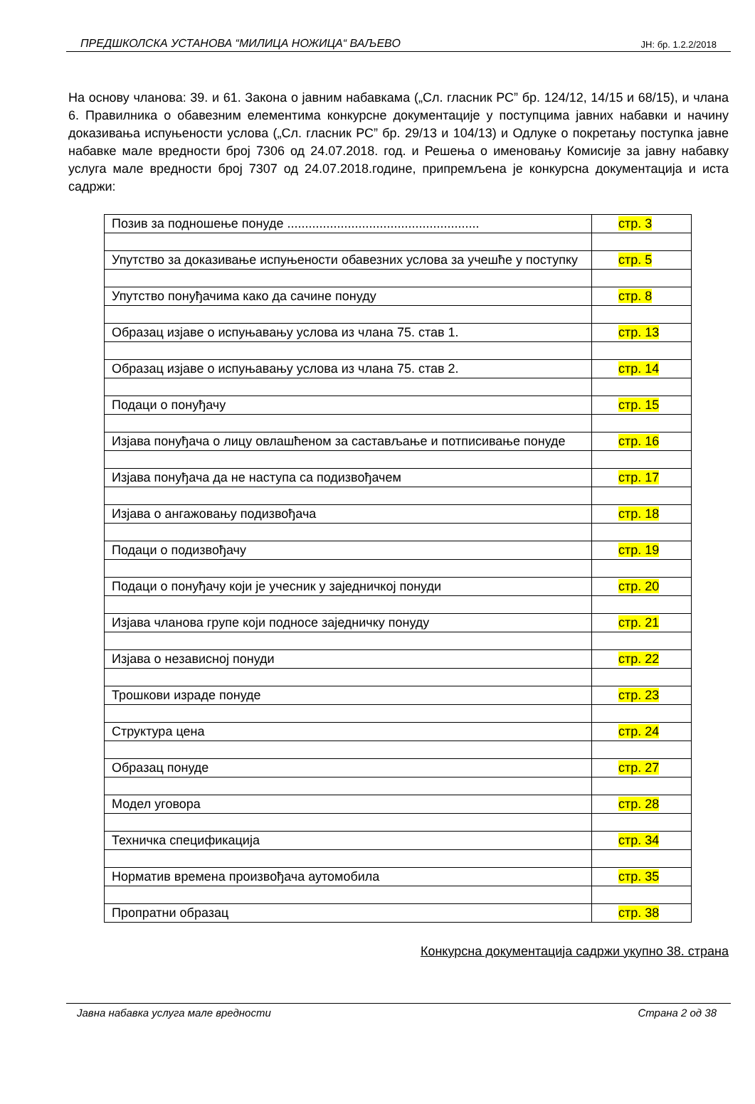ПРЕДШКОЛСКА УСТАНОВА “МИЛИЦА НОЖИЦА“ ВАЉЕВО ЈН: бр. 1.2.2/2018
На основу чланова: 39. и 61. Закона о јавним набавкама („Сл. гласник РС” бр. 124/12, 14/15 и 68/15), и члана 6. Правилника о обавезним елементима конкурсне документације у поступцима јавних набавки и начину доказивања испуњености услова („Сл. гласник РС” бр. 29/13 и 104/13) и Одлуке о покретању поступка јавне набавке мале вредности број 7306 од 24.07.2018. год. и Решења о именовању Комисије за јавну набавку услуга мале вредности број 7307 од 24.07.2018.године, припремљена је конкурсна документација и иста садржи:
| Позив за подношење понуде ...................................................... | стр. 3 |
| Упутство за доказивање испуњености обавезних услова за учешће у поступку | стр. 5 |
| Упутство понуђачима како да сачине понуду | стр. 8 |
| Образац изјаве о испуњавању услова из члана 75. став 1. | стр. 13 |
| Образац изјаве о испуњавању услова из члана 75. став 2. | стр. 14 |
| Подаци о понуђачу | стр. 15 |
| Изјава понуђача о лицу овлашћеном за састављање и потписивање понуде | стр. 16 |
| Изјава понуђача да не наступа са подизвођачем | стр. 17 |
| Изјава о ангажовању подизвођача | стр. 18 |
| Подаци о подизвођачу | стр. 19 |
| Подаци о понуђачу који је учесник у заједничкој понуди | стр. 20 |
| Изјава чланова групе који подносе заједничку понуду | стр. 21 |
| Изјава о независној понуди | стр. 22 |
| Трошкови израде понуде | стр. 23 |
| Структура цена | стр. 24 |
| Образац понуде | стр. 27 |
| Модел уговора | стр. 28 |
| Техничка спецификација | стр. 34 |
| Норматив времена произвођача аутомобила | стр. 35 |
| Пропратни образац | стр. 38 |
Конкурсна документација садржи укупно 38. страна
Јавна набавка услуга мале вредности Страна 2 од 38